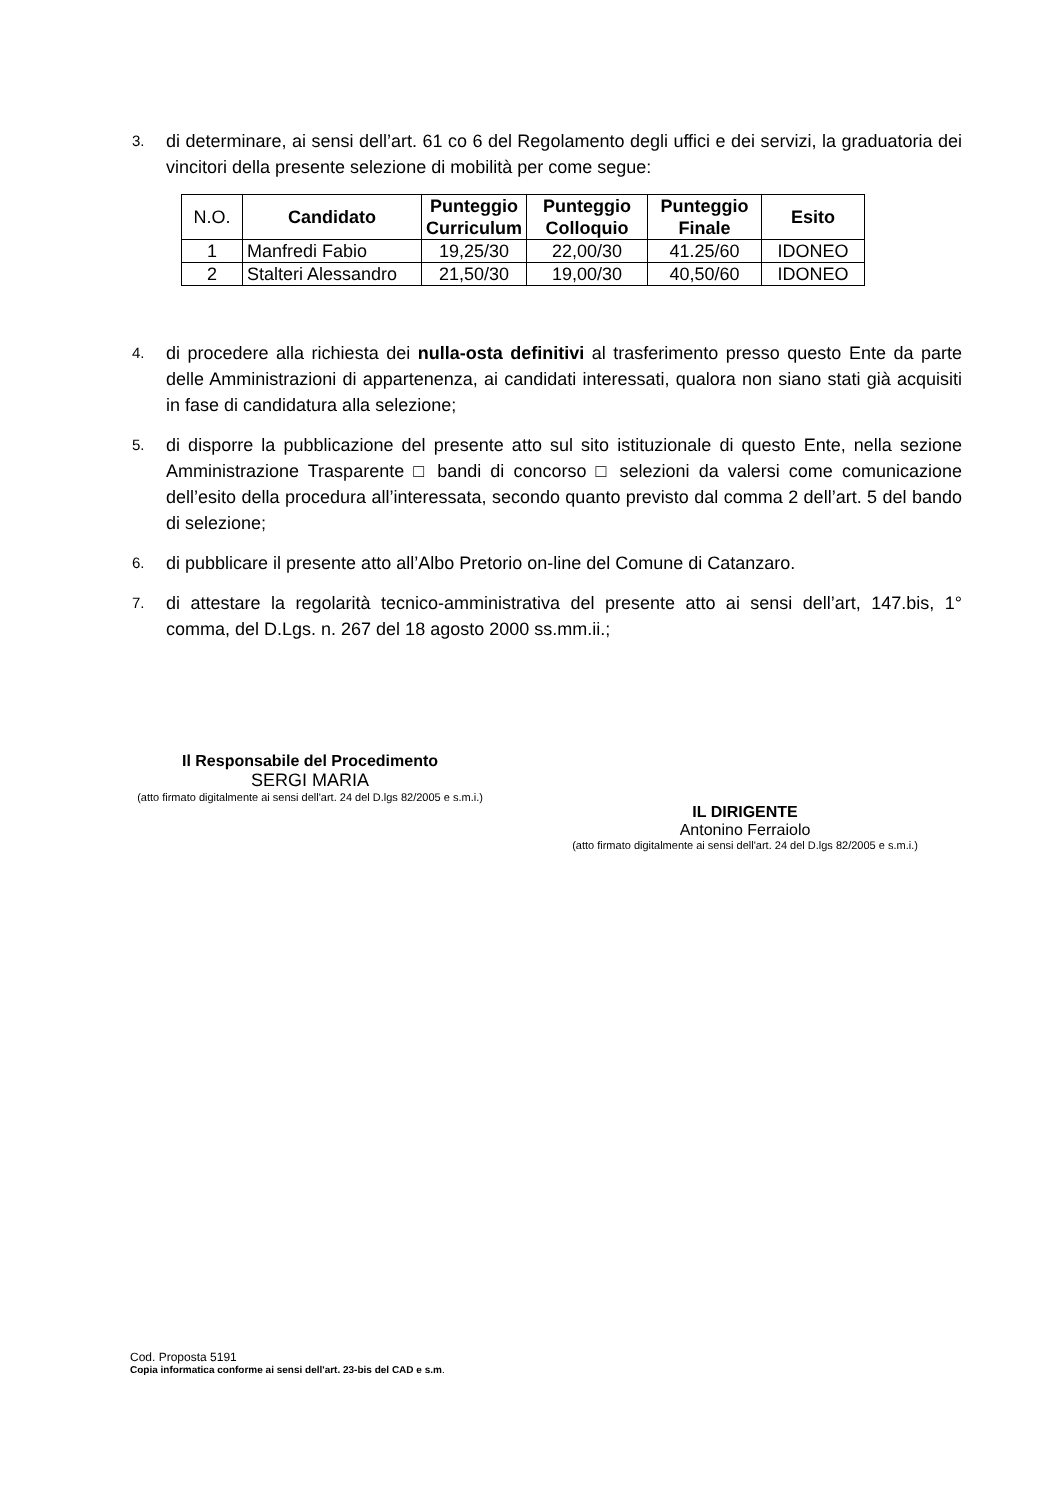3. di determinare, ai sensi dell’art. 61 co 6 del Regolamento degli uffici e dei servizi, la graduatoria dei vincitori della presente selezione di mobilità per come segue:
| N.O. | Candidato | Punteggio Curriculum | Punteggio Colloquio | Punteggio Finale | Esito |
| --- | --- | --- | --- | --- | --- |
| 1 | Manfredi Fabio | 19,25/30 | 22,00/30 | 41.25/60 | IDONEO |
| 2 | Stalteri Alessandro | 21,50/30 | 19,00/30 | 40,50/60 | IDONEO |
4. di procedere alla richiesta dei nulla-osta definitivi al trasferimento presso questo Ente da parte delle Amministrazioni di appartenenza, ai candidati interessati, qualora non siano stati già acquisiti in fase di candidatura alla selezione;
5. di disporre la pubblicazione del presente atto sul sito istituzionale di questo Ente, nella sezione Amministrazione Trasparente □ bandi di concorso □ selezioni da valersi come comunicazione dell’esito della procedura all’interessata, secondo quanto previsto dal comma 2 dell’art. 5 del bando di selezione;
6. di pubblicare il presente atto all’Albo Pretorio on-line del Comune di Catanzaro.
7. di attestare la regolarità tecnico-amministrativa del presente atto ai sensi dell’art, 147.bis, 1° comma, del D.Lgs. n. 267 del 18 agosto 2000 ss.mm.ii.;
Il Responsabile del Procedimento
SERGI MARIA
(atto firmato digitalmente ai sensi dell'art. 24 del D.lgs 82/2005 e s.m.i.)
IL DIRIGENTE
Antonino Ferraiolo
(atto firmato digitalmente ai sensi dell'art. 24 del D.lgs 82/2005 e s.m.i.)
Cod. Proposta 5191
Copia informatica conforme ai sensi dell'art. 23-bis del CAD e s.m.